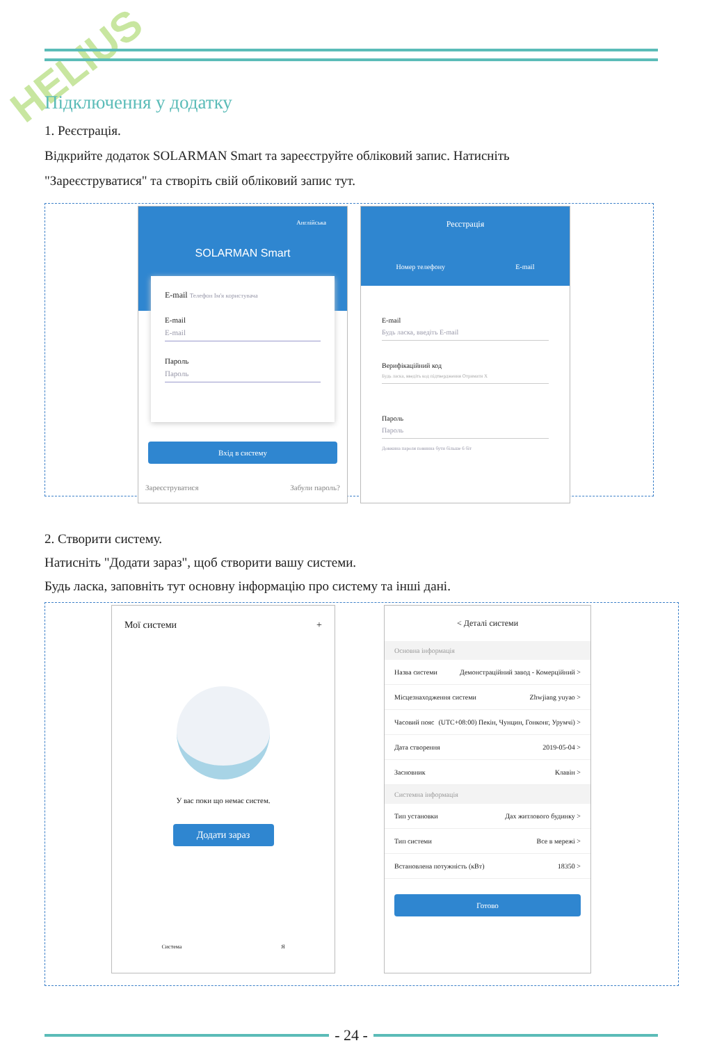HELIUS
Підключення у додатку
1. Реєстрація.
Відкрийте додаток SOLARMAN Smart та зареєструйте обліковий запис. Натисніть
"Зареєструватися" та створіть свій обліковий запис тут.
Англійська
SOLARMAN Smart
E-mail Телефон Ім'я користувача
E-mail
E-mail
Пароль
Пароль
Вхід в систему
Зареєструватися Забули пароль?
Реєстрація
Номер телефону E-mail
E-mail
Будь ласка, введіть E-mail
Верифікаційний код
Будь ласка, введіть код підтвердження Отримати Х
Пароль
Пароль
Довжина пароля повинна бути більше 6 біт
2. Створити систему.
Натисніть "Додати зараз", щоб створити вашу системи.
Будь ласка, заповніть тут основну інформацію про систему та інші дані.
Мої системи +
У вас поки що немає систем.
Додати зараз
Система Я
< Деталі системи
Основна інформація
Назва системи Демонстраційний завод - Комерційний >
Місцезнаходження системи Zhwjiang yuyao >
Часовий пояс (UTC+08:00) Пекін, Чунцин, Гонконг, Урумчі) >
Дата створення 2019-05-04 >
Засновник Клавін >
Системна інформація
Тип установки Дах житлового будинку >
Тип системи Все в мережі >
Встановлена потужність (кВт) 18350 >
Готово
- 24 -